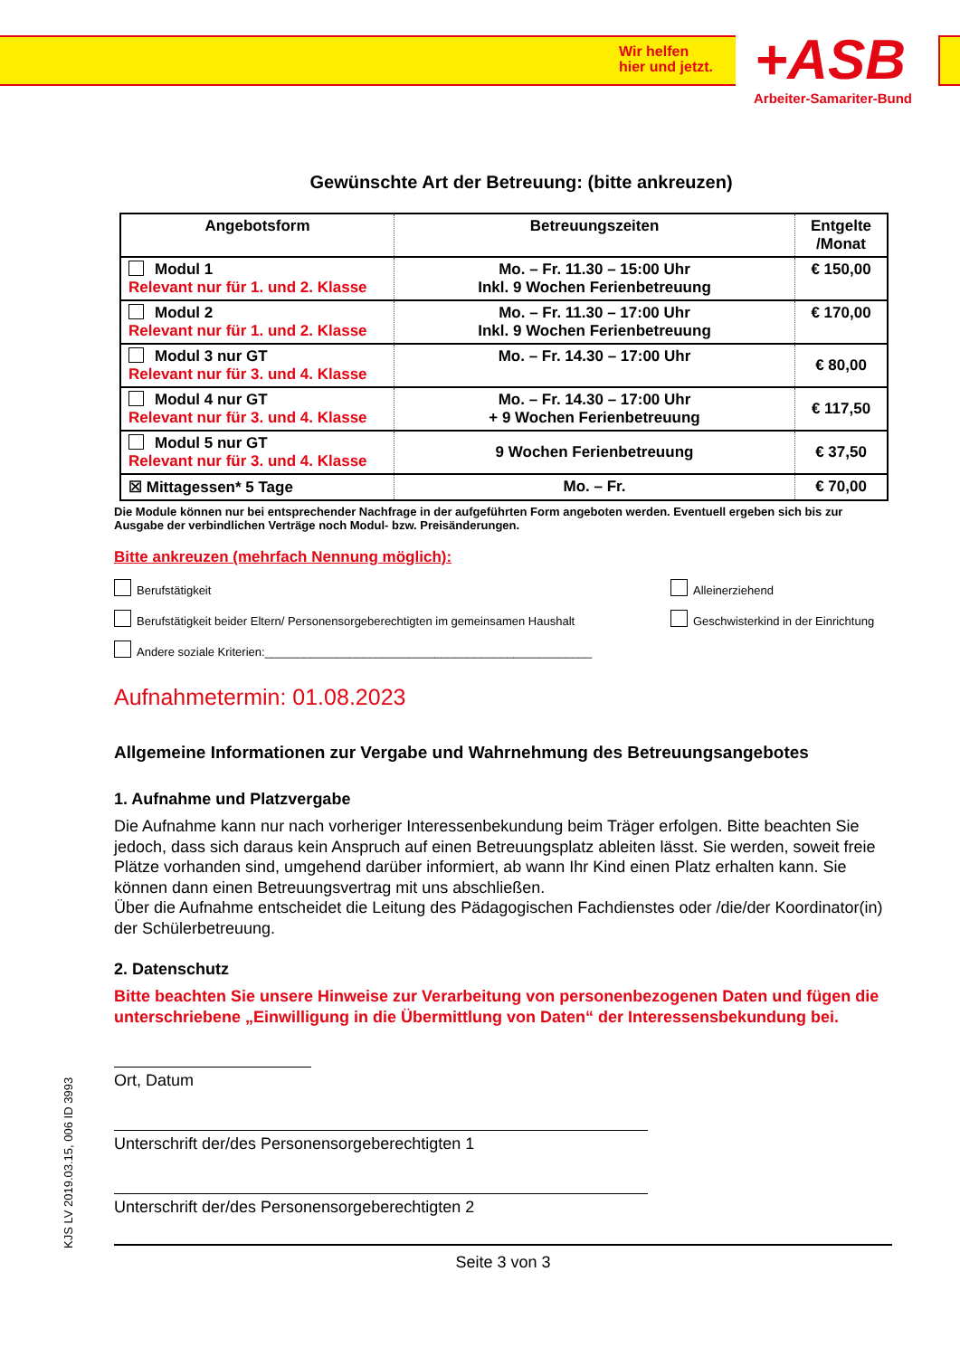Wir helfen
hier und jetzt.
+ASB
Arbeiter-Samariter-Bund
Gewünschte Art der Betreuung: (bitte ankreuzen)
| Angebotsform | Betreuungszeiten | Entgelte /Monat |
| --- | --- | --- |
| Modul 1 Relevant nur für 1. und 2. Klasse | Mo. – Fr. 11.30 – 15:00 Uhr Inkl. 9 Wochen Ferienbetreuung | € 150,00 |
| Modul 2 Relevant nur für 1. und 2. Klasse | Mo. – Fr. 11.30 – 17:00 Uhr Inkl. 9 Wochen Ferienbetreuung | € 170,00 |
| Modul 3 nur GT Relevant nur für 3. und 4. Klasse | Mo. – Fr. 14.30 – 17:00 Uhr | € 80,00 |
| Modul 4 nur GT Relevant nur für 3. und 4. Klasse | Mo. – Fr. 14.30 – 17:00 Uhr + 9 Wochen Ferienbetreuung | € 117,50 |
| Modul 5 nur GT Relevant nur für 3. und 4. Klasse | 9 Wochen Ferienbetreuung | € 37,50 |
| ☒ Mittagessen* 5 Tage | Mo. – Fr. | € 70,00 |
Die Module können nur bei entsprechender Nachfrage in der aufgeführten Form angeboten werden. Eventuell ergeben sich bis zur Ausgabe der verbindlichen Verträge noch Modul- bzw. Preisänderungen.
Bitte ankreuzen (mehrfach Nennung möglich):
Berufstätigkeit Alleinerziehend
Berufstätigkeit beider Eltern/ Personensorgeberechtigten im gemeinsamen Haushalt Geschwisterkind in der Einrichtung
Andere soziale Kriterien:__________________________________________________
Aufnahmetermin: 01.08.2023
Allgemeine Informationen zur Vergabe und Wahrnehmung des Betreuungsangebotes
1. Aufnahme und Platzvergabe
Die Aufnahme kann nur nach vorheriger Interessenbekundung beim Träger erfolgen. Bitte beachten Sie jedoch, dass sich daraus kein Anspruch auf einen Betreuungsplatz ableiten lässt. Sie werden, soweit freie Plätze vorhanden sind, umgehend darüber informiert, ab wann Ihr Kind einen Platz erhalten kann. Sie können dann einen Betreuungsvertrag mit uns abschließen.
Über die Aufnahme entscheidet die Leitung des Pädagogischen Fachdienstes oder /die/der Koordinator(in) der Schülerbetreuung.
2. Datenschutz
Bitte beachten Sie unsere Hinweise zur Verarbeitung von personenbezogenen Daten und fügen die unterschriebene „Einwilligung in die Übermittlung von Daten“ der Interessensbekundung bei.
Ort, Datum
Unterschrift der/des Personensorgeberechtigten 1
Unterschrift der/des Personensorgeberechtigten 2
Seite 3 von 3
KJS LV 2019.03.15, 006 ID 3993